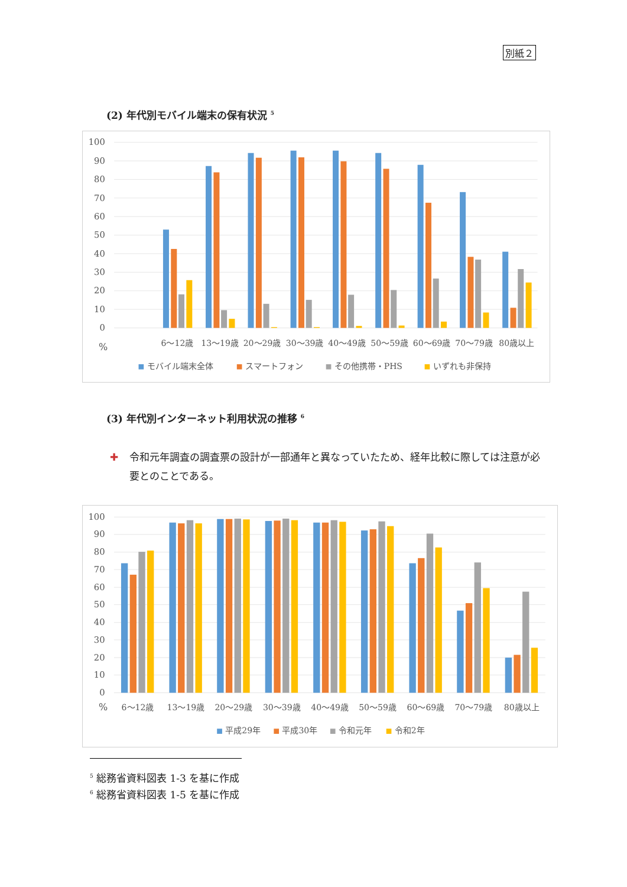別紙２
(2) 年代別モバイル端末の保有状況 <sup>5</sup>
100
90
80
70
60
50
40
30
20
10
0
%
6～12歳
13～19歳
20～29歳
30～39歳
40～49歳
50～59歳
60～69歳
70～79歳
80歳以上
モバイル端末全体
スマートフォン
その他携帯・PHS
いずれも非保持
(3) 年代別インターネット利用状況の推移 <sup>6</sup>
✚ 令和元年調査の調査票の設計が一部通年と異なっていたため、経年比較に際しては注意が必要とのことである。
100
90
80
70
60
50
40
30
20
10
0
%
6～12歳
13～19歳
20～29歳
30～39歳
40～49歳
50～59歳
60～69歳
70～79歳
80歳以上
平成29年
平成30年
令和元年
令和2年
<sup>5</sup> 総務省資料図表 1-3 を基に作成
<sup>6</sup> 総務省資料図表 1-5 を基に作成